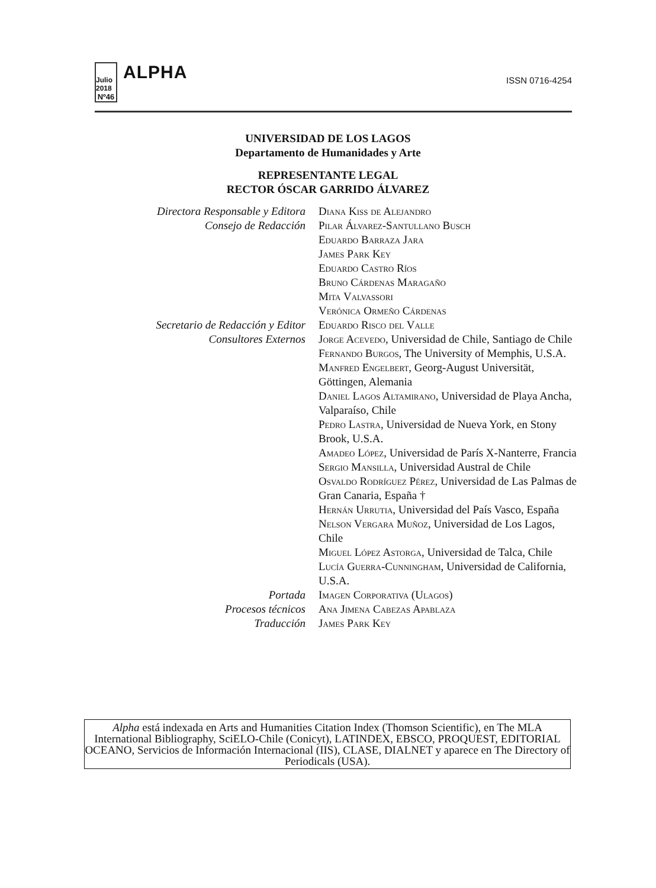Julio 2018
Nº46
ALPHA
ISSN 0716-4254
UNIVERSIDAD DE LOS LAGOS
Departamento de Humanidades y Arte
REPRESENTANTE LEGAL
RECTOR ÓSCAR GARRIDO ÁLVAREZ
Directora Responsable y Editora Diana Kiss de Alejandro
Consejo de Redacción Pilar Álvarez-Santullano Busch
Eduardo Barraza Jara
James Park Key
Eduardo Castro Ríos
Bruno Cárdenas Maragaño
Mita Valvassori
Verónica Ormeño Cárdenas
Secretario de Redacción y Editor
Eduardo Risco del Valle
Consultores Externos Jorge Acevedo, Universidad de Chile, Santiago de Chile
Fernando Burgos, The University of Memphis, U.S.A.
Manfred Engelbert, Georg-August Universität, Göttingen, Alemania
Daniel Lagos Altamirano, Universidad de Playa Ancha, Valparaíso, Chile
Pedro Lastra, Universidad de Nueva York, en Stony Brook, U.S.A.
Amadeo López, Universidad de París X-Nanterre, Francia
Sergio Mansilla, Universidad Austral de Chile
Osvaldo Rodríguez Pérez, Universidad de Las Palmas de Gran Canaria, España †
Hernán Urrutia, Universidad del País Vasco, España
Nelson Vergara Muñoz, Universidad de Los Lagos, Chile
Miguel López Astorga, Universidad de Talca, Chile
Lucía Guerra-Cunningham, Universidad de California, U.S.A.
Portada Imagen Corporativa (Ulagos)
Procesos técnicos Ana Jimena Cabezas Apablaza
Traducción James Park Key
Alpha está indexada en Arts and Humanities Citation Index (Thomson Scientific), en The MLA International Bibliography, SciELO-Chile (Conicyt), LATINDEX, EBSCO, PROQUEST, EDITORIAL OCEANO, Servicios de Información Internacional (IIS), CLASE, DIALNET y aparece en The Directory of Periodicals (USA).